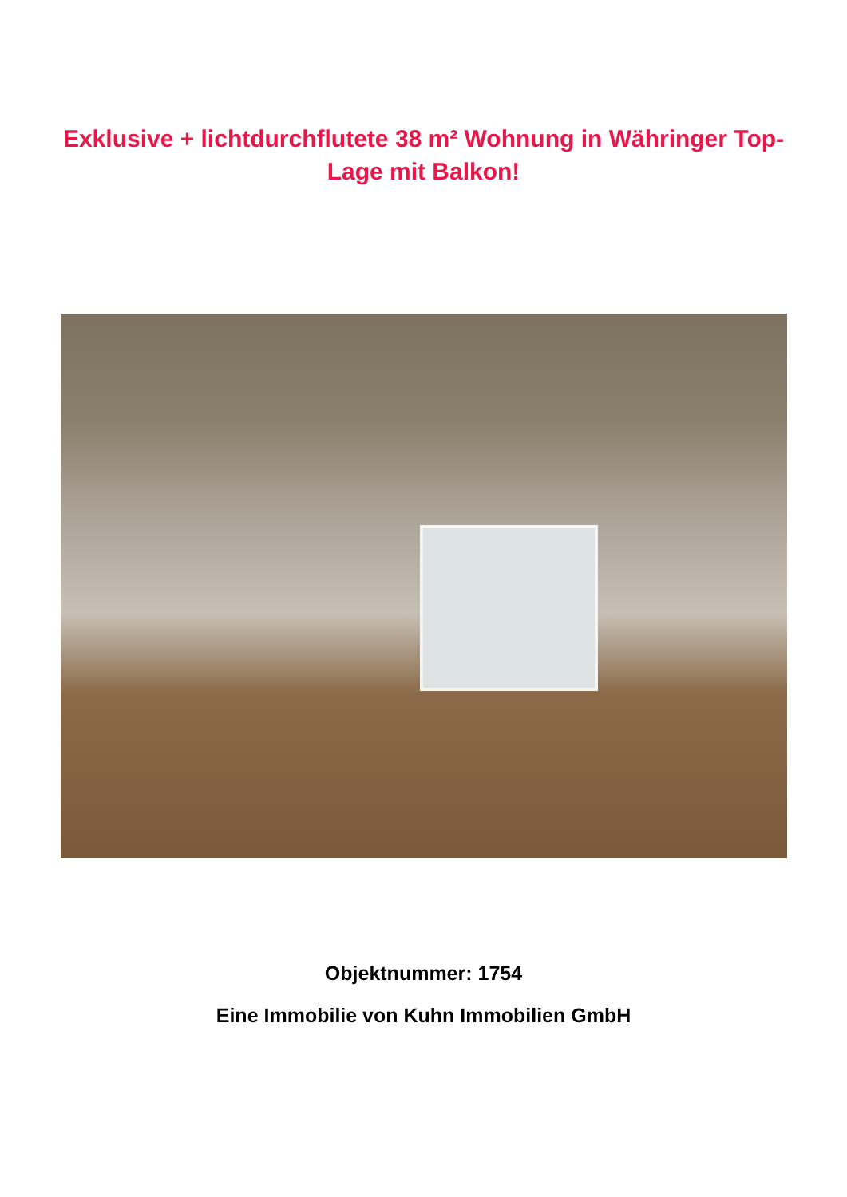Exklusive + lichtdurchflutete 38 m² Wohnung in Währinger Top-Lage mit Balkon!
Objektnummer: 1754
Eine Immobilie von Kuhn Immobilien GmbH